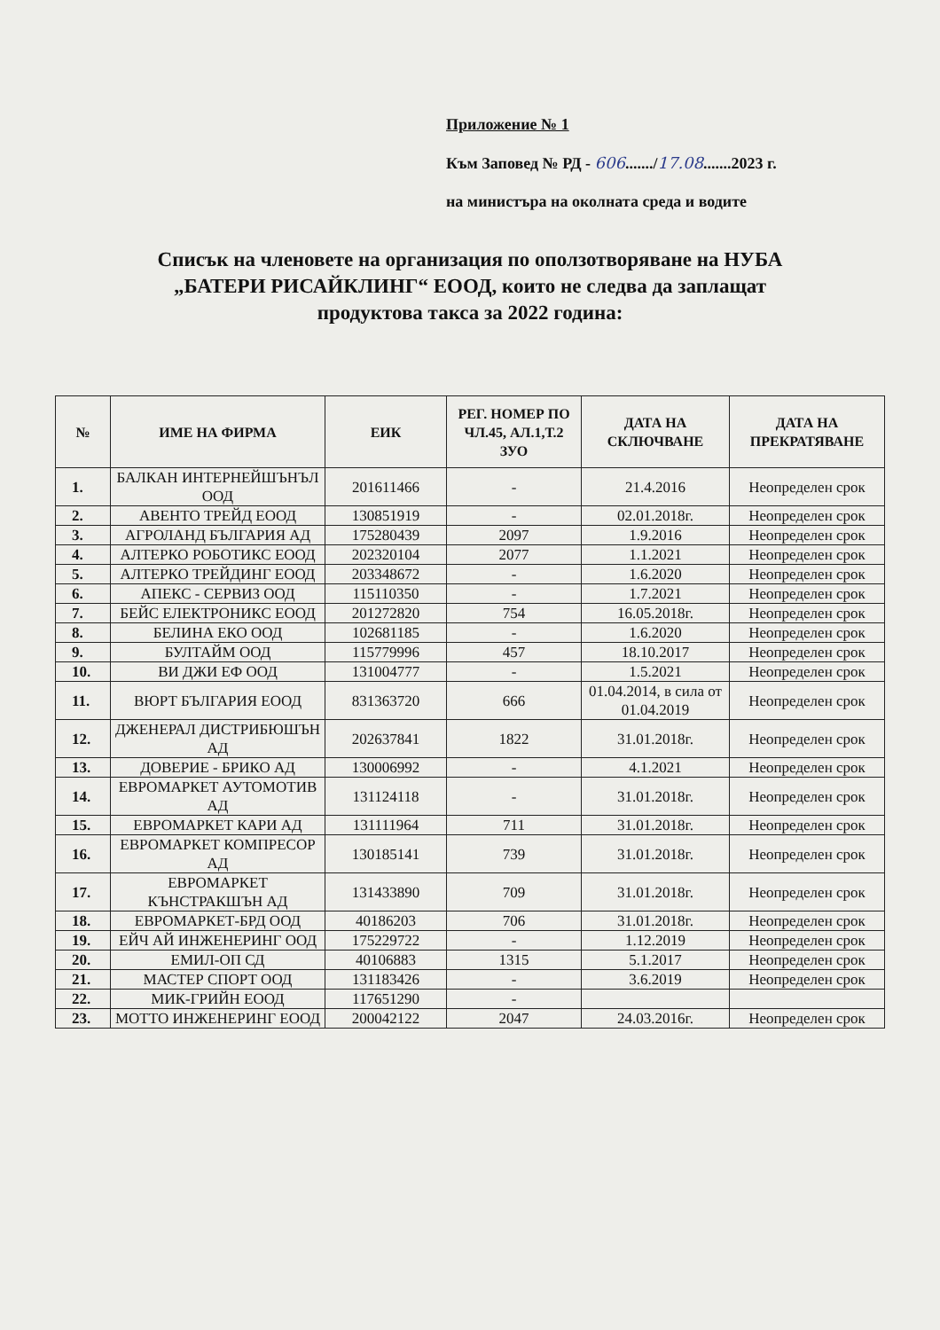Приложение № 1
Към Заповед № РД - 606......./17.08.......2023 г.
на министъра на околната среда и водите
Списък на членовете на организация по оползотворяване на НУБА
„БАТЕРИ РИСАЙКЛИНГ“ ЕООД, които не следва да заплащат
продуктова такса за 2022 година:
| № | ИМЕ НА ФИРМА | ЕИК | РЕГ. НОМЕР ПО ЧЛ.45, АЛ.1,Т.2 ЗУО | ДАТА НА СКЛЮЧВАНЕ | ДАТА НА ПРЕКРАТЯВАНЕ |
| --- | --- | --- | --- | --- | --- |
| 1. | БАЛКАН ИНТЕРНЕЙШЪНЪЛ ООД | 201611466 | - | 21.4.2016 | Неопределен срок |
| 2. | АВЕНТО ТРЕЙД ЕООД | 130851919 | - | 02.01.2018г. | Неопределен срок |
| 3. | АГРОЛАНД БЪЛГАРИЯ АД | 175280439 | 2097 | 1.9.2016 | Неопределен срок |
| 4. | АЛТЕРКО РОБОТИКС ЕООД | 202320104 | 2077 | 1.1.2021 | Неопределен срок |
| 5. | АЛТЕРКО ТРЕЙДИНГ ЕООД | 203348672 | - | 1.6.2020 | Неопределен срок |
| 6. | АПЕКС - СЕРВИЗ ООД | 115110350 | - | 1.7.2021 | Неопределен срок |
| 7. | БЕЙС ЕЛЕКТРОНИКС ЕООД | 201272820 | 754 | 16.05.2018г. | Неопределен срок |
| 8. | БЕЛИНА ЕКО ООД | 102681185 | - | 1.6.2020 | Неопределен срок |
| 9. | БУЛТАЙМ ООД | 115779996 | 457 | 18.10.2017 | Неопределен срок |
| 10. | ВИ ДЖИ ЕФ ООД | 131004777 | - | 1.5.2021 | Неопределен срок |
| 11. | ВЮРТ БЪЛГАРИЯ ЕООД | 831363720 | 666 | 01.04.2014, в сила от 01.04.2019 | Неопределен срок |
| 12. | ДЖЕНЕРАЛ ДИСТРИБЮШЪН АД | 202637841 | 1822 | 31.01.2018г. | Неопределен срок |
| 13. | ДОВЕРИЕ - БРИКО АД | 130006992 | - | 4.1.2021 | Неопределен срок |
| 14. | ЕВРОМАРКЕТ АУТОМОТИВ АД | 131124118 | - | 31.01.2018г. | Неопределен срок |
| 15. | ЕВРОМАРКЕТ КАРИ АД | 131111964 | 711 | 31.01.2018г. | Неопределен срок |
| 16. | ЕВРОМАРКЕТ КОМПРЕСОР АД | 130185141 | 739 | 31.01.2018г. | Неопределен срок |
| 17. | ЕВРОМАРКЕТ КЪНСТРАКШЪН АД | 131433890 | 709 | 31.01.2018г. | Неопределен срок |
| 18. | ЕВРОМАРКЕТ-БРД ООД | 40186203 | 706 | 31.01.2018г. | Неопределен срок |
| 19. | ЕЙЧ АЙ ИНЖЕНЕРИНГ ООД | 175229722 | - | 1.12.2019 | Неопределен срок |
| 20. | ЕМИЛ-ОП СД | 40106883 | 1315 | 5.1.2017 | Неопределен срок |
| 21. | МАСТЕР СПОРТ ООД | 131183426 | - | 3.6.2019 | Неопределен срок |
| 22. | МИК-ГРИЙН ЕООД | 117651290 | - | | |
| 23. | МОТТО ИНЖЕНЕРИНГ ЕООД | 200042122 | 2047 | 24.03.2016г. | Неопределен срок |